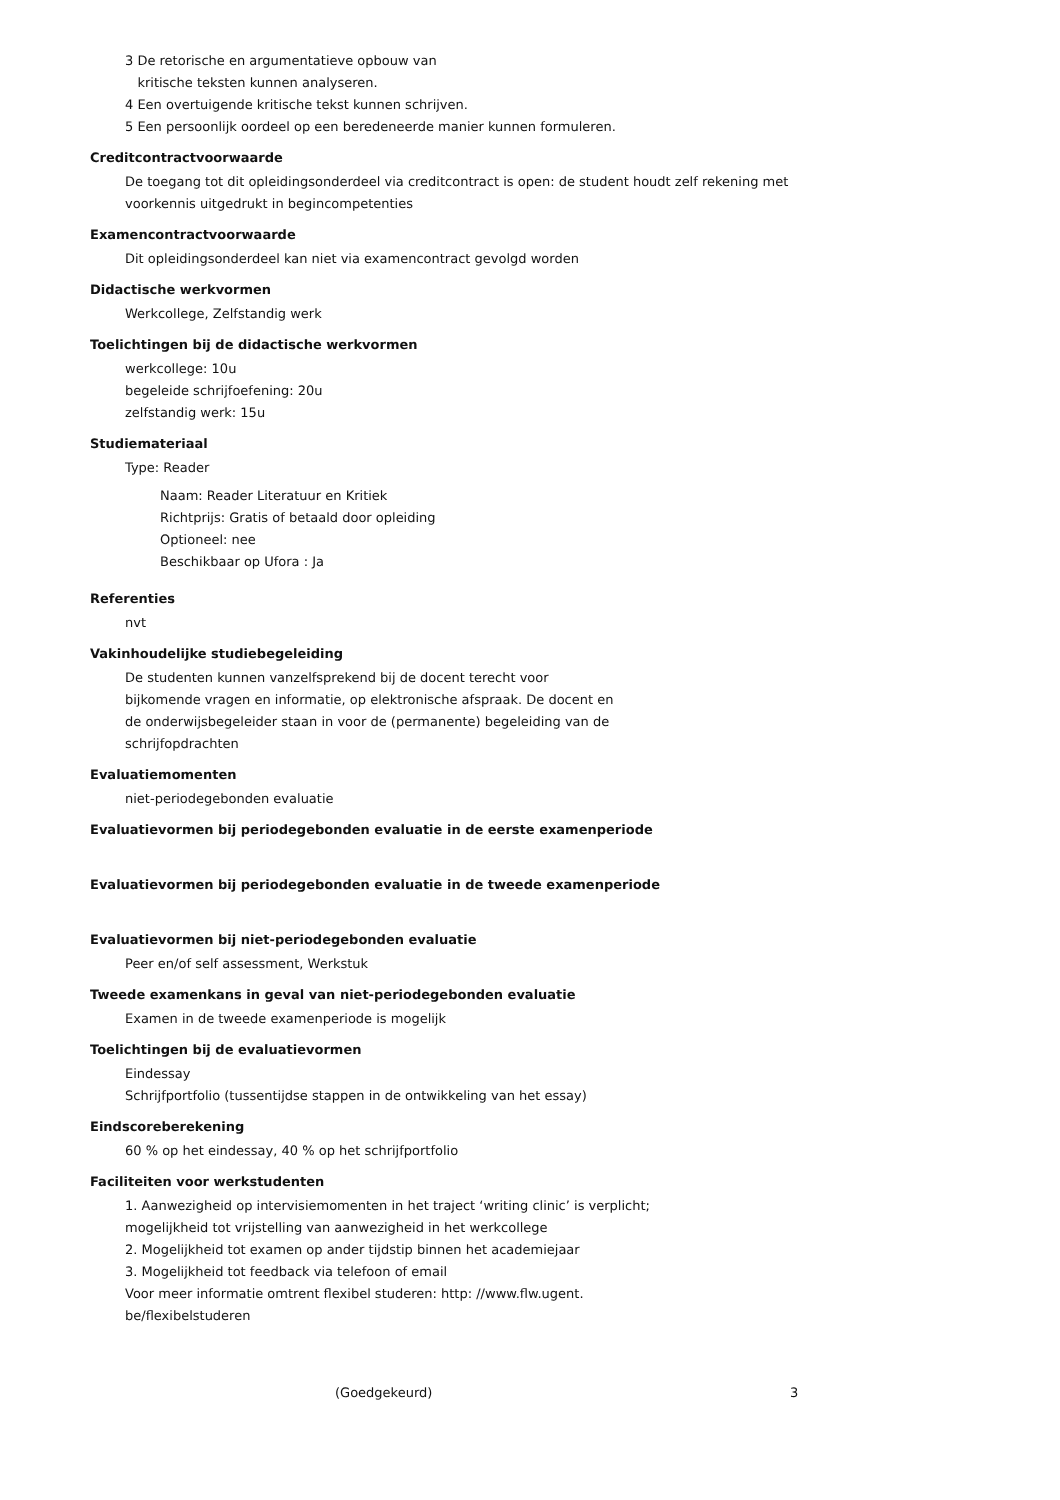3 De retorische en argumentatieve opbouw van
kritische teksten kunnen analyseren.
4 Een overtuigende kritische tekst kunnen schrijven.
5 Een persoonlijk oordeel op een beredeneerde manier kunnen formuleren.
Creditcontractvoorwaarde
De toegang tot dit opleidingsonderdeel via creditcontract is open: de student houdt zelf rekening met voorkennis uitgedrukt in begincompetenties
Examencontractvoorwaarde
Dit opleidingsonderdeel kan niet via examencontract gevolgd worden
Didactische werkvormen
Werkcollege, Zelfstandig werk
Toelichtingen bij de didactische werkvormen
werkcollege: 10u
begeleide schrijfoefening: 20u
zelfstandig werk: 15u
Studiemateriaal
Type: Reader
Naam: Reader Literatuur en Kritiek
Richtprijs: Gratis of betaald door opleiding
Optioneel: nee
Beschikbaar op Ufora : Ja
Referenties
nvt
Vakinhoudelijke studiebegeleiding
De studenten kunnen vanzelfsprekend bij de docent terecht voor bijkomende vragen en informatie, op elektronische afspraak. De docent en de onderwijsbegeleider staan in voor de (permanente) begeleiding van de schrijfopdrachten
Evaluatiemomenten
niet-periodegebonden evaluatie
Evaluatievormen bij periodegebonden evaluatie in de eerste examenperiode
Evaluatievormen bij periodegebonden evaluatie in de tweede examenperiode
Evaluatievormen bij niet-periodegebonden evaluatie
Peer en/of self assessment, Werkstuk
Tweede examenkans in geval van niet-periodegebonden evaluatie
Examen in de tweede examenperiode is mogelijk
Toelichtingen bij de evaluatievormen
Eindessay
Schrijfportfolio (tussentijdse stappen in de ontwikkeling van het essay)
Eindscoreberekening
60 % op het eindessay, 40 % op het schrijfportfolio
Faciliteiten voor werkstudenten
1. Aanwezigheid op intervisiemomenten in het traject ‘writing clinic’ is verplicht;
mogelijkheid tot vrijstelling van aanwezigheid in het werkcollege
2. Mogelijkheid tot examen op ander tijdstip binnen het academiejaar
3. Mogelijkheid tot feedback via telefoon of email
Voor meer informatie omtrent flexibel studeren: http: //www.flw.ugent.
be/flexibelstuderen
(Goedgekeurd) 3